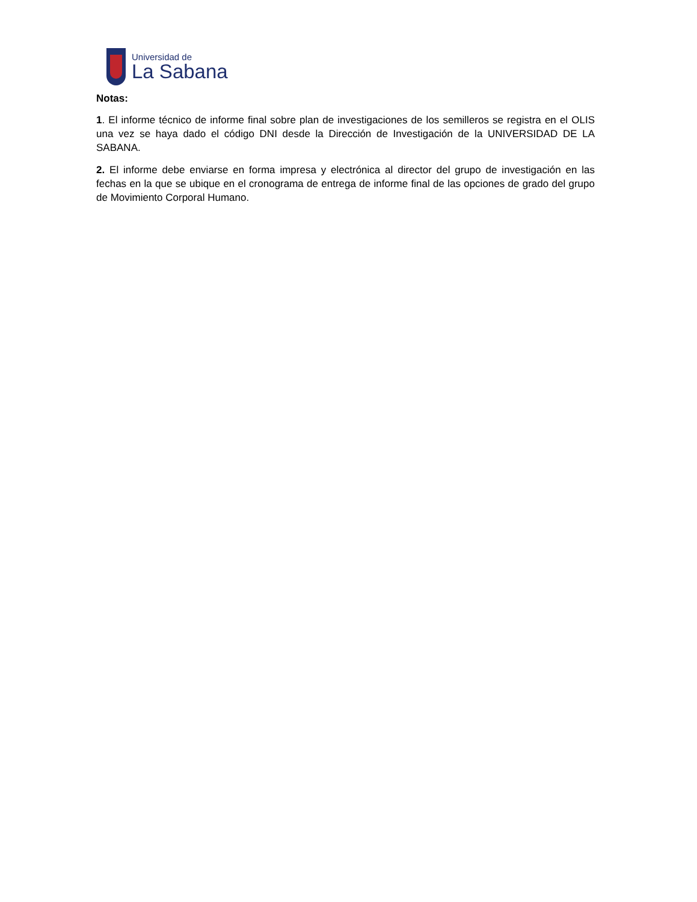Universidad de
La Sabana
Notas:
1. El informe técnico de informe final sobre plan de investigaciones de los semilleros se registra en el OLIS una vez se haya dado el código DNI desde la Dirección de Investigación de la UNIVERSIDAD DE LA SABANA.
2. El informe debe enviarse en forma impresa y electrónica al director del grupo de investigación en las fechas en la que se ubique en el cronograma de entrega de informe final de las opciones de grado del grupo de Movimiento Corporal Humano.